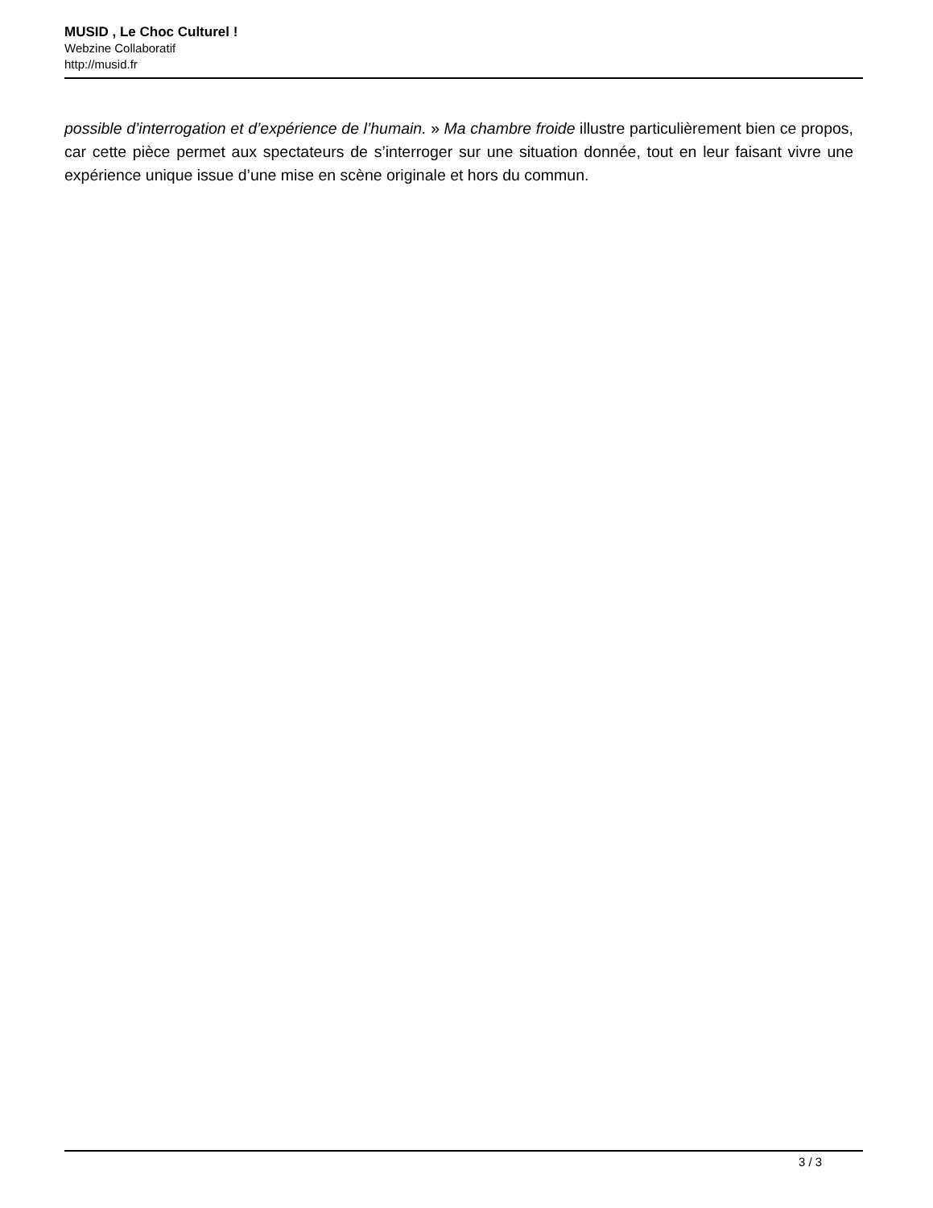MUSID , Le Choc Culturel !
Webzine Collaboratif
http://musid.fr
possible d’interrogation et d’expérience de l’humain. » Ma chambre froide illustre particulièrement bien ce propos, car cette pièce permet aux spectateurs de s’interroger sur une situation donnée, tout en leur faisant vivre une expérience unique issue d’une mise en scène originale et hors du commun.
3 / 3